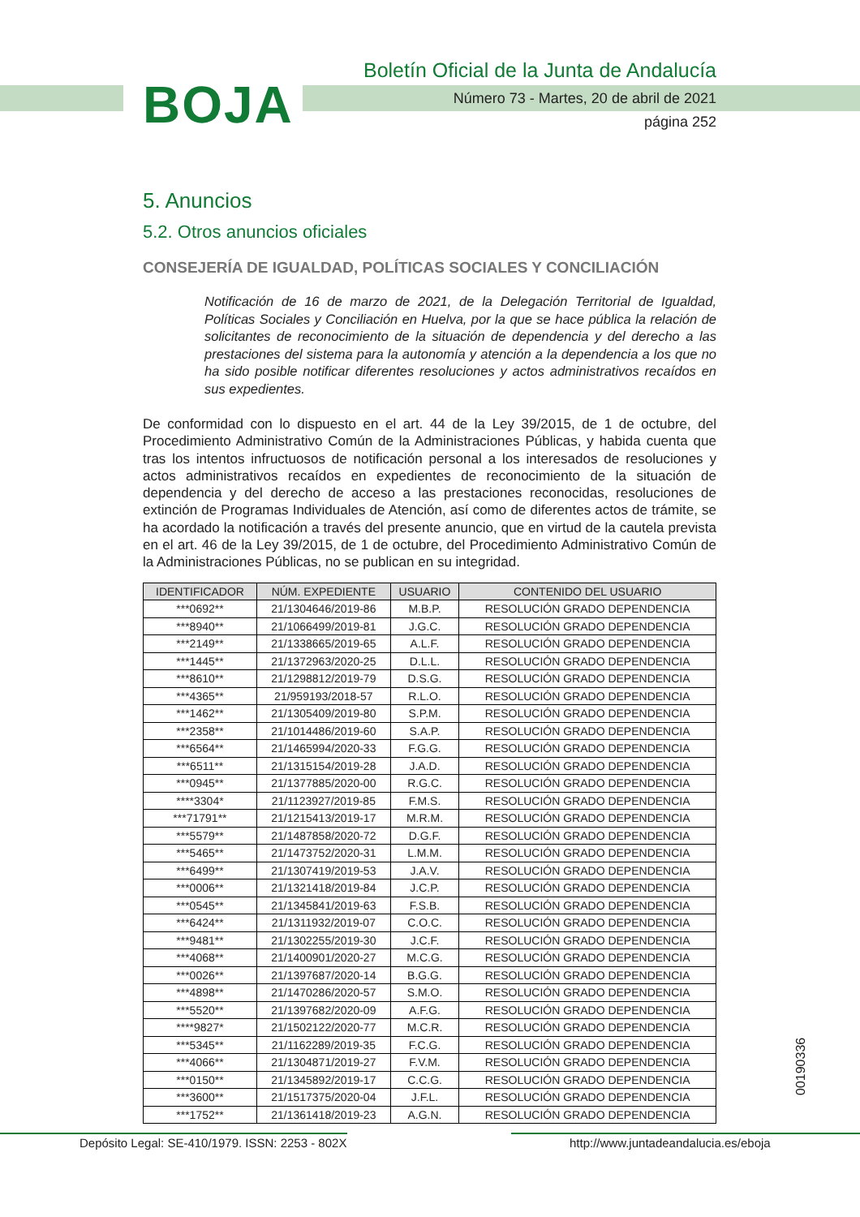BOJA
Boletín Oficial de la Junta de Andalucía
Número 73 - Martes, 20 de abril de 2021
página 252
5. Anuncios
5.2. Otros anuncios oficiales
CONSEJERÍA DE IGUALDAD, POLÍTICAS SOCIALES Y CONCILIACIÓN
Notificación de 16 de marzo de 2021, de la Delegación Territorial de Igualdad, Políticas Sociales y Conciliación en Huelva, por la que se hace pública la relación de solicitantes de reconocimiento de la situación de dependencia y del derecho a las prestaciones del sistema para la autonomía y atención a la dependencia a los que no ha sido posible notificar diferentes resoluciones y actos administrativos recaídos en sus expedientes.
De conformidad con lo dispuesto en el art. 44 de la Ley 39/2015, de 1 de octubre, del Procedimiento Administrativo Común de la Administraciones Públicas, y habida cuenta que tras los intentos infructuosos de notificación personal a los interesados de resoluciones y actos administrativos recaídos en expedientes de reconocimiento de la situación de dependencia y del derecho de acceso a las prestaciones reconocidas, resoluciones de extinción de Programas Individuales de Atención, así como de diferentes actos de trámite, se ha acordado la notificación a través del presente anuncio, que en virtud de la cautela prevista en el art. 46 de la Ley 39/2015, de 1 de octubre, del Procedimiento Administrativo Común de la Administraciones Públicas, no se publican en su integridad.
| IDENTIFICADOR | NÚM. EXPEDIENTE | USUARIO | CONTENIDO DEL USUARIO |
| --- | --- | --- | --- |
| ***0692** | 21/1304646/2019-86 | M.B.P. | RESOLUCIÓN GRADO DEPENDENCIA |
| ***8940** | 21/1066499/2019-81 | J.G.C. | RESOLUCIÓN GRADO DEPENDENCIA |
| ***2149** | 21/1338665/2019-65 | A.L.F. | RESOLUCIÓN GRADO DEPENDENCIA |
| ***1445** | 21/1372963/2020-25 | D.L.L. | RESOLUCIÓN GRADO DEPENDENCIA |
| ***8610** | 21/1298812/2019-79 | D.S.G. | RESOLUCIÓN GRADO DEPENDENCIA |
| ***4365** | 21/959193/2018-57 | R.L.O. | RESOLUCIÓN GRADO DEPENDENCIA |
| ***1462** | 21/1305409/2019-80 | S.P.M. | RESOLUCIÓN GRADO DEPENDENCIA |
| ***2358** | 21/1014486/2019-60 | S.A.P. | RESOLUCIÓN GRADO DEPENDENCIA |
| ***6564** | 21/1465994/2020-33 | F.G.G. | RESOLUCIÓN GRADO DEPENDENCIA |
| ***6511** | 21/1315154/2019-28 | J.A.D. | RESOLUCIÓN GRADO DEPENDENCIA |
| ***0945** | 21/1377885/2020-00 | R.G.C. | RESOLUCIÓN GRADO DEPENDENCIA |
| ****3304* | 21/1123927/2019-85 | F.M.S. | RESOLUCIÓN GRADO DEPENDENCIA |
| ***71791** | 21/1215413/2019-17 | M.R.M. | RESOLUCIÓN GRADO DEPENDENCIA |
| ***5579** | 21/1487858/2020-72 | D.G.F. | RESOLUCIÓN GRADO DEPENDENCIA |
| ***5465** | 21/1473752/2020-31 | L.M.M. | RESOLUCIÓN GRADO DEPENDENCIA |
| ***6499** | 21/1307419/2019-53 | J.A.V. | RESOLUCIÓN GRADO DEPENDENCIA |
| ***0006** | 21/1321418/2019-84 | J.C.P. | RESOLUCIÓN GRADO DEPENDENCIA |
| ***0545** | 21/1345841/2019-63 | F.S.B. | RESOLUCIÓN GRADO DEPENDENCIA |
| ***6424** | 21/1311932/2019-07 | C.O.C. | RESOLUCIÓN GRADO DEPENDENCIA |
| ***9481** | 21/1302255/2019-30 | J.C.F. | RESOLUCIÓN GRADO DEPENDENCIA |
| ***4068** | 21/1400901/2020-27 | M.C.G. | RESOLUCIÓN GRADO DEPENDENCIA |
| ***0026** | 21/1397687/2020-14 | B.G.G. | RESOLUCIÓN GRADO DEPENDENCIA |
| ***4898** | 21/1470286/2020-57 | S.M.O. | RESOLUCIÓN GRADO DEPENDENCIA |
| ***5520** | 21/1397682/2020-09 | A.F.G. | RESOLUCIÓN GRADO DEPENDENCIA |
| ****9827* | 21/1502122/2020-77 | M.C.R. | RESOLUCIÓN GRADO DEPENDENCIA |
| ***5345** | 21/1162289/2019-35 | F.C.G. | RESOLUCIÓN GRADO DEPENDENCIA |
| ***4066** | 21/1304871/2019-27 | F.V.M. | RESOLUCIÓN GRADO DEPENDENCIA |
| ***0150** | 21/1345892/2019-17 | C.C.G. | RESOLUCIÓN GRADO DEPENDENCIA |
| ***3600** | 21/1517375/2020-04 | J.F.L. | RESOLUCIÓN GRADO DEPENDENCIA |
| ***1752** | 21/1361418/2019-23 | A.G.N. | RESOLUCIÓN GRADO DEPENDENCIA |
00190336
Depósito Legal: SE-410/1979. ISSN: 2253 - 802X http://www.juntadeandalucia.es/eboja